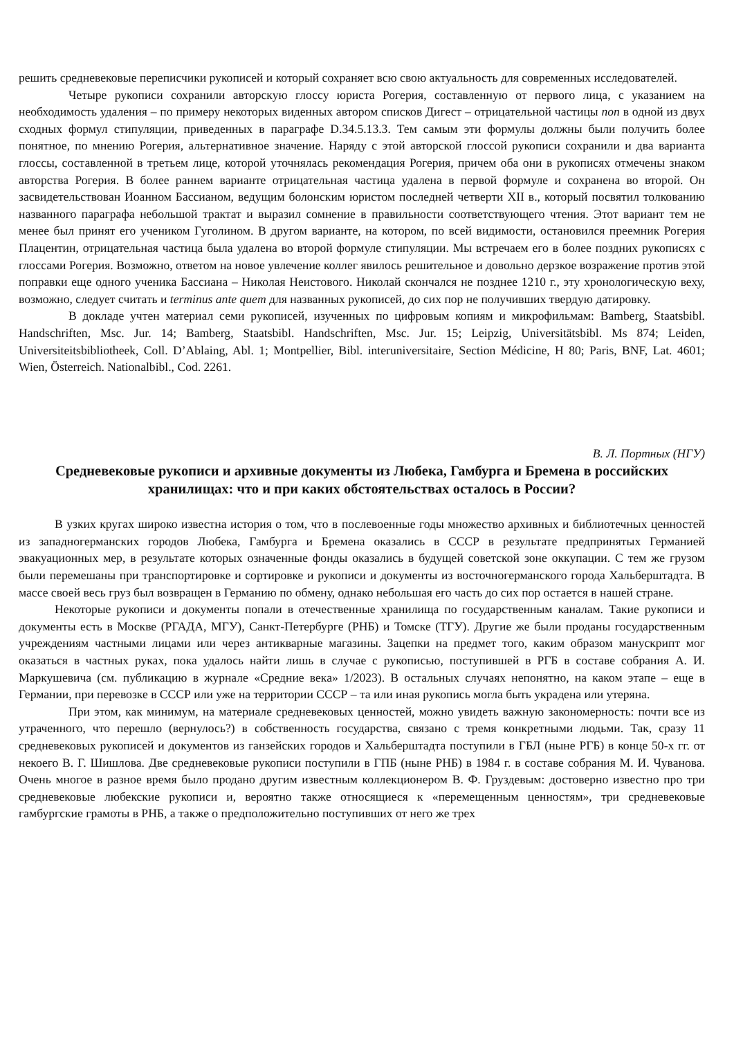решить средневековые переписчики рукописей и который сохраняет всю свою актуальность для современных исследователей.
Четыре рукописи сохранили авторскую глоссу юриста Рогерия, составленную от первого лица, с указанием на необходимость удаления – по примеру некоторых виденных автором списков Дигест – отрицательной частицы non в одной из двух сходных формул стипуляции, приведенных в параграфе D.34.5.13.3. Тем самым эти формулы должны были получить более понятное, по мнению Рогерия, альтернативное значение. Наряду с этой авторской глоссой рукописи сохранили и два варианта глоссы, составленной в третьем лице, которой уточнялась рекомендация Рогерия, причем оба они в рукописях отмечены знаком авторства Рогерия. В более раннем варианте отрицательная частица удалена в первой формуле и сохранена во второй. Он засвидетельствован Иоанном Бассианом, ведущим болонским юристом последней четверти XII в., который посвятил толкованию названного параграфа небольшой трактат и выразил сомнение в правильности соответствующего чтения. Этот вариант тем не менее был принят его учеником Гуголином. В другом варианте, на котором, по всей видимости, остановился преемник Рогерия Плацентин, отрицательная частица была удалена во второй формуле стипуляции. Мы встречаем его в более поздних рукописях с глоссами Рогерия. Возможно, ответом на новое увлечение коллег явилось решительное и довольно дерзкое возражение против этой поправки еще одного ученика Бассиана – Николая Неистового. Николай скончался не позднее 1210 г., эту хронологическую веху, возможно, следует считать и terminus ante quem для названных рукописей, до сих пор не получивших твердую датировку.
В докладе учтен материал семи рукописей, изученных по цифровым копиям и микрофильмам: Bamberg, Staatsbibl. Handschriften, Msc. Jur. 14; Bamberg, Staatsbibl. Handschriften, Msc. Jur. 15; Leipzig, Universitätsbibl. Ms 874; Leiden, Universiteitsbibliotheek, Coll. D’Ablaing, Abl. 1; Montpellier, Bibl. interuniversitaire, Section Médicine, H 80; Paris, BNF, Lat. 4601; Wien, Österreich. Nationalbibl., Cod. 2261.
В. Л. Портных (НГУ)
Средневековые рукописи и архивные документы из Любека, Гамбурга и Бремена в российских хранилищах: что и при каких обстоятельствах осталось в России?
В узких кругах широко известна история о том, что в послевоенные годы множество архивных и библиотечных ценностей из западногерманских городов Любека, Гамбурга и Бремена оказались в СССР в результате предпринятых Германией эвакуационных мер, в результате которых означенные фонды оказались в будущей советской зоне оккупации. С тем же грузом были перемешаны при транспортировке и сортировке и рукописи и документы из восточногерманского города Хальберштадта. В массе своей весь груз был возвращен в Германию по обмену, однако небольшая его часть до сих пор остается в нашей стране.
Некоторые рукописи и документы попали в отечественные хранилища по государственным каналам. Такие рукописи и документы есть в Москве (РГАДА, МГУ), Санкт-Петербурге (РНБ) и Томске (ТГУ). Другие же были проданы государственным учреждениям частными лицами или через антикварные магазины. Зацепки на предмет того, каким образом манускрипт мог оказаться в частных руках, пока удалось найти лишь в случае с рукописью, поступившей в РГБ в составе собрания А. И. Маркушевича (см. публикацию в журнале «Средние века» 1/2023). В остальных случаях непонятно, на каком этапе – еще в Германии, при перевозке в СССР или уже на территории СССР – та или иная рукопись могла быть украдена или утеряна.
При этом, как минимум, на материале средневековых ценностей, можно увидеть важную закономерность: почти все из утраченного, что перешло (вернулось?) в собственность государства, связано с тремя конкретными людьми. Так, сразу 11 средневековых рукописей и документов из ганзейских городов и Хальберштадта поступили в ГБЛ (ныне РГБ) в конце 50-х гг. от некоего В. Г. Шишлова. Две средневековые рукописи поступили в ГПБ (ныне РНБ) в 1984 г. в составе собрания М. И. Чуванова. Очень многое в разное время было продано другим известным коллекционером В. Ф. Груздевым: достоверно известно про три средневековые любекские рукописи и, вероятно также относящиеся к «перемещенным ценностям», три средневековые гамбургские грамоты в РНБ, а также о предположительно поступивших от него же трех